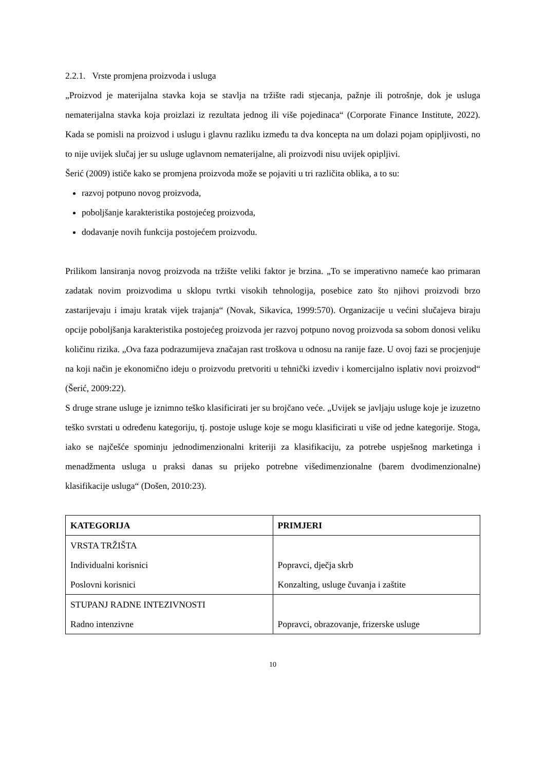2.2.1. Vrste promjena proizvoda i usluga
„Proizvod je materijalna stavka koja se stavlja na tržište radi stjecanja, pažnje ili potrošnje, dok je usluga nematerijalna stavka koja proizlazi iz rezultata jednog ili više pojedinaca“ (Corporate Finance Institute, 2022). Kada se pomisli na proizvod i uslugu i glavnu razliku između ta dva koncepta na um dolazi pojam opipljivosti, no to nije uvijek slučaj jer su usluge uglavnom nematerijalne, ali proizvodi nisu uvijek opipljivi.
Šerić (2009) ističe kako se promjena proizvoda može se pojaviti u tri različita oblika, a to su:
razvoj potpuno novog proizvoda,
poboljšanje karakteristika postojećeg proizvoda,
dodavanje novih funkcija postojećem proizvodu.
Prilikom lansiranja novog proizvoda na tržište veliki faktor je brzina. „To se imperativno nameće kao primaran zadatak novim proizvodima u sklopu tvrtki visokih tehnologija, posebice zato što njihovi proizvodi brzo zastarijevaju i imaju kratak vijek trajanja“ (Novak, Sikavica, 1999:570). Organizacije u većini slučajeva biraju opcije poboljšanja karakteristika postojećeg proizvoda jer razvoj potpuno novog proizvoda sa sobom donosi veliku količinu rizika. „Ova faza podrazumijeva značajan rast troškova u odnosu na ranije faze. U ovoj fazi se procjenjuje na koji način je ekonomično ideju o proizvodu pretvoriti u tehnički izvediv i komercijalno isplativ novi proizvod“ (Šerić, 2009:22).
S druge strane usluge je iznimno teško klasificirati jer su brojčano veće. „Uvijek se javljaju usluge koje je izuzetno teško svrstati u određenu kategoriju, tj. postoje usluge koje se mogu klasificirati u više od jedne kategorije. Stoga, iako se najčešće spominju jednodimenzionalni kriteriji za klasifikaciju, za potrebe uspješnog marketinga i menadžmenta usluga u praksi danas su prijeko potrebne višedimenzionalne (barem dvodimenzionalne) klasifikacije usluga“ (Došen, 2010:23).
| KATEGORIJA | PRIMJERI |
| --- | --- |
| VRSTA TRŽIŠTA Individualni korisnici Poslovni korisnici | Popravci, dječja skrb Konzalting, usluge čuvanja i zaštite |
| STUPANJ RADNE INTEZIVNOSTI Radno intenzivne | Popravci, obrazovanje, frizerske usluge |
10